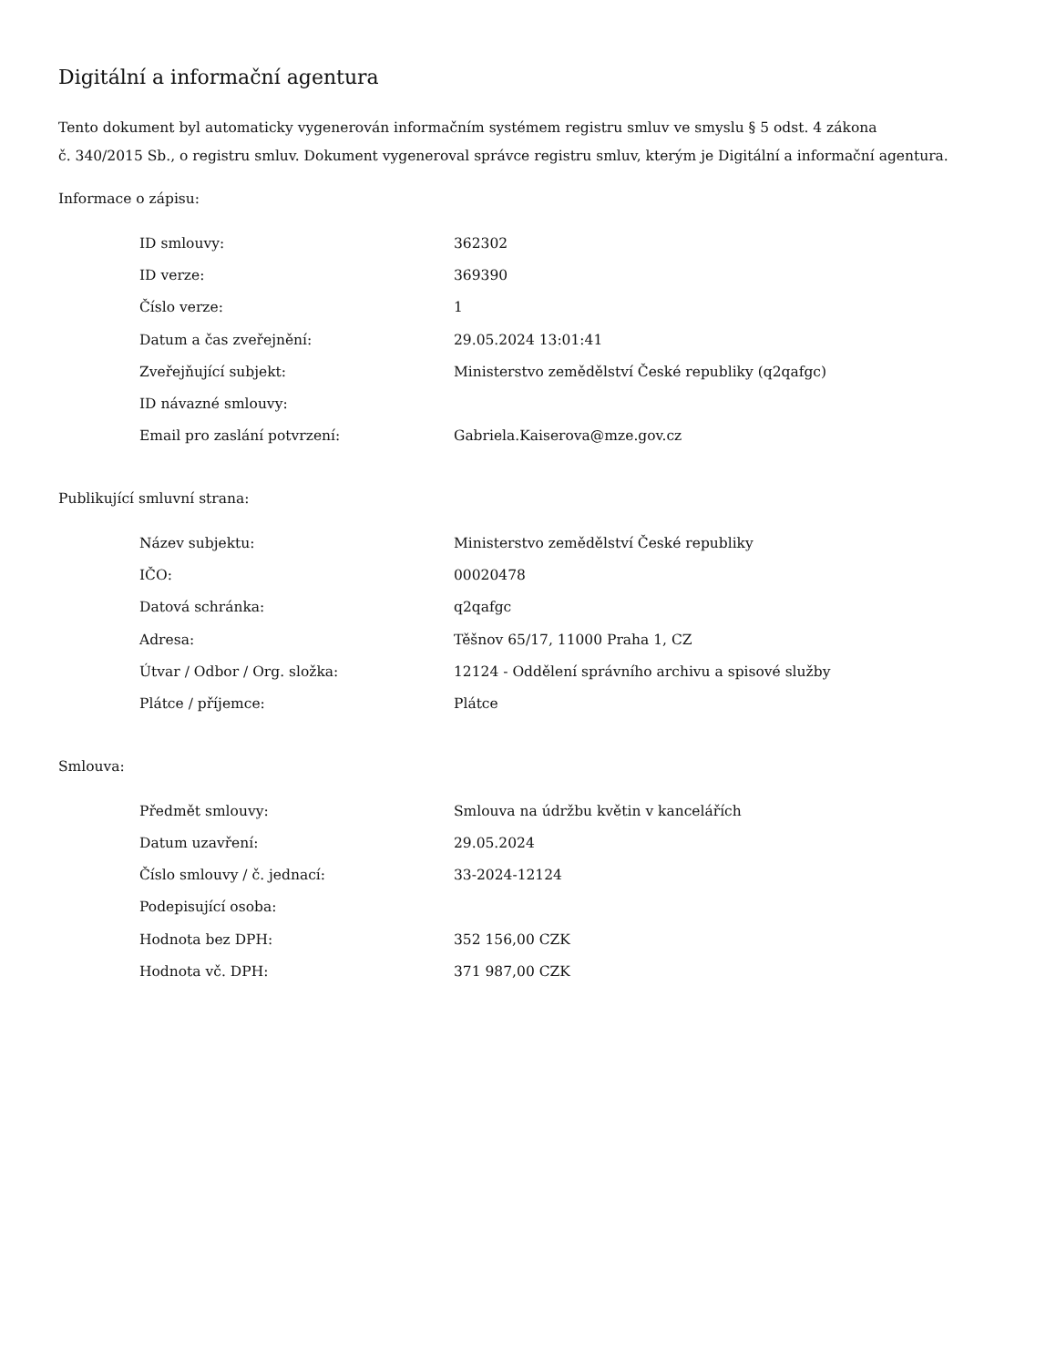Digitální a informační agentura
Tento dokument byl automaticky vygenerován informačním systémem registru smluv ve smyslu § 5 odst. 4 zákona
č. 340/2015 Sb., o registru smluv. Dokument vygeneroval správce registru smluv, kterým je Digitální a informační agentura.
Informace o zápisu:
| ID smlouvy: | 362302 |
| ID verze: | 369390 |
| Číslo verze: | 1 |
| Datum a čas zveřejnění: | 29.05.2024 13:01:41 |
| Zveřejňující subjekt: | Ministerstvo zemědělství České republiky (q2qafgc) |
| ID návazné smlouvy: | |
| Email pro zaslání potvrzení: | Gabriela.Kaiserova@mze.gov.cz |
Publikující smluvní strana:
| Název subjektu: | Ministerstvo zemědělství České republiky |
| IČO: | 00020478 |
| Datová schránka: | q2qafgc |
| Adresa: | Těšnov 65/17, 11000 Praha 1, CZ |
| Útvar / Odbor / Org. složka: | 12124 - Oddělení správního archivu a spisové služby |
| Plátce / příjemce: | Plátce |
Smlouva:
| Předmět smlouvy: | Smlouva na údržbu květin v kancelářích |
| Datum uzavření: | 29.05.2024 |
| Číslo smlouvy / č. jednací: | 33-2024-12124 |
| Podepisující osoba: | |
| Hodnota bez DPH: | 352 156,00 CZK |
| Hodnota vč. DPH: | 371 987,00 CZK |